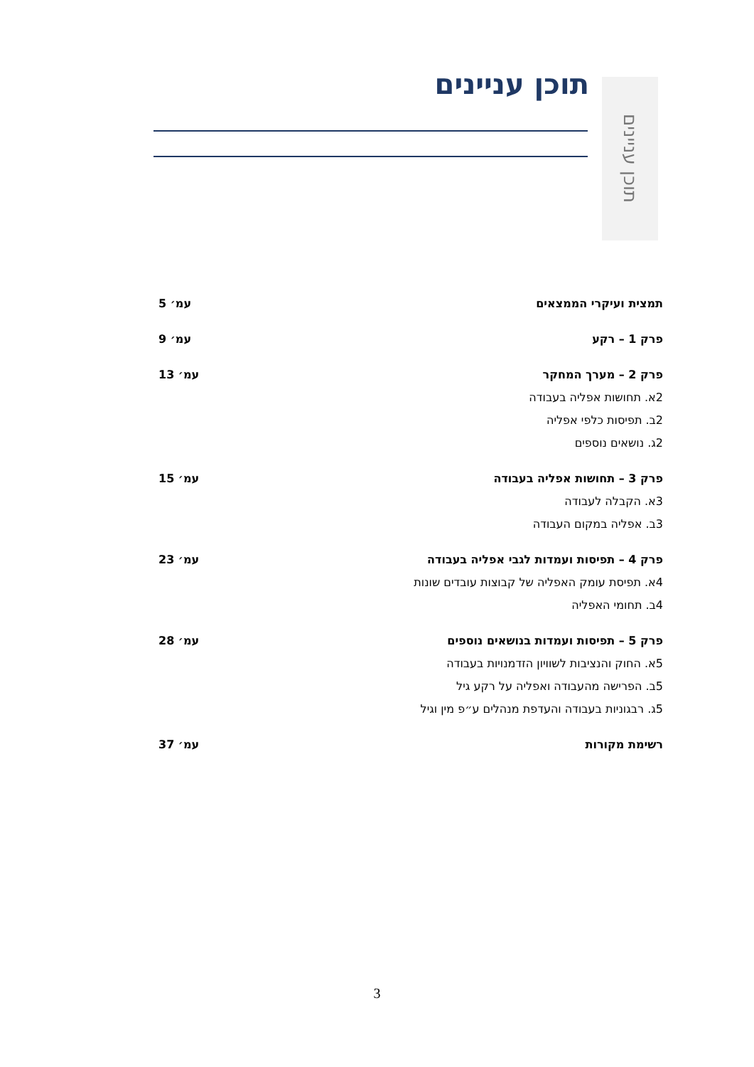תוכן עניינים
תוכן עניינים
תמצית ועיקרי הממצאים עמ׳ 5
פרק 1 – רקע עמ׳ 9
פרק 2 – מערך המחקר עמ׳ 13
2א. תחושות אפליה בעבודה
2ב. תפיסות כלפי אפליה
2ג. נושאים נוספים
פרק 3 – תחושות אפליה בעבודה עמ׳ 15
3א. הקבלה לעבודה
3ב. אפליה במקום העבודה
פרק 4 – תפיסות ועמדות לגבי אפליה בעבודה עמ׳ 23
4א. תפיסת עומק האפליה של קבוצות עובדים שונות
4ב. תחומי האפליה
פרק 5 – תפיסות ועמדות בנושאים נוספים עמ׳ 28
5א. החוק והנציבות לשוויון הזדמנויות בעבודה
5ב. הפרישה מהעבודה ואפליה על רקע גיל
5ג. רבגוניות בעבודה והעדפת מנהלים ע״פ מין וגיל
רשימת מקורות עמ׳ 37
3